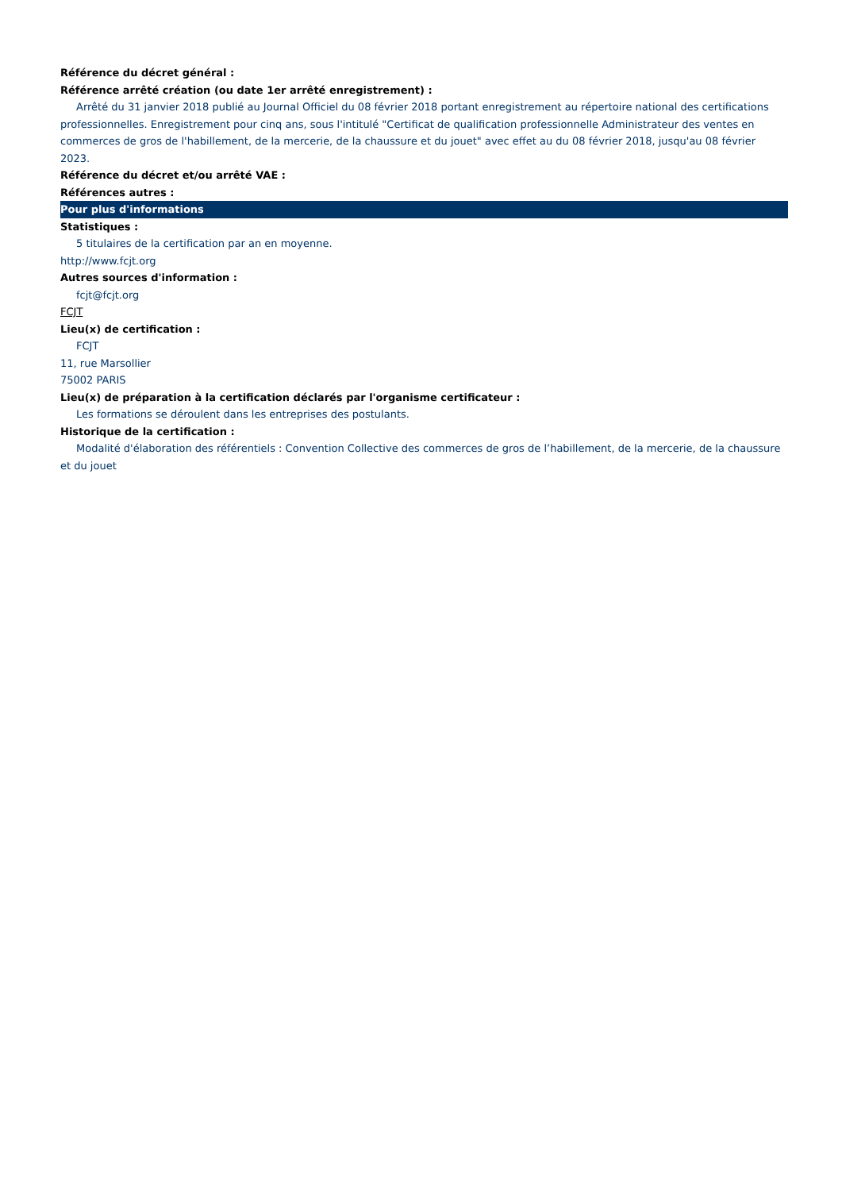Référence du décret général :
Référence arrêté création (ou date 1er arrêté enregistrement) :
Arrêté du 31 janvier 2018 publié au Journal Officiel du 08 février 2018 portant enregistrement au répertoire national des certifications professionnelles. Enregistrement pour cinq ans, sous l'intitulé "Certificat de qualification professionnelle Administrateur des ventes en commerces de gros de l'habillement, de la mercerie, de la chaussure et du jouet" avec effet au du 08 février 2018, jusqu'au 08 février 2023.
Référence du décret et/ou arrêté VAE :
Références autres :
Pour plus d'informations
Statistiques :
5 titulaires de la certification par an en moyenne.
http://www.fcjt.org
Autres sources d'information :
fcjt@fcjt.org
FCJT
Lieu(x) de certification :
FCJT
11, rue Marsollier
75002 PARIS
Lieu(x) de préparation à la certification déclarés par l'organisme certificateur :
Les formations se déroulent dans les entreprises des postulants.
Historique de la certification :
Modalité d'élaboration des référentiels : Convention Collective des commerces de gros de l’habillement, de la mercerie, de la chaussure et du jouet